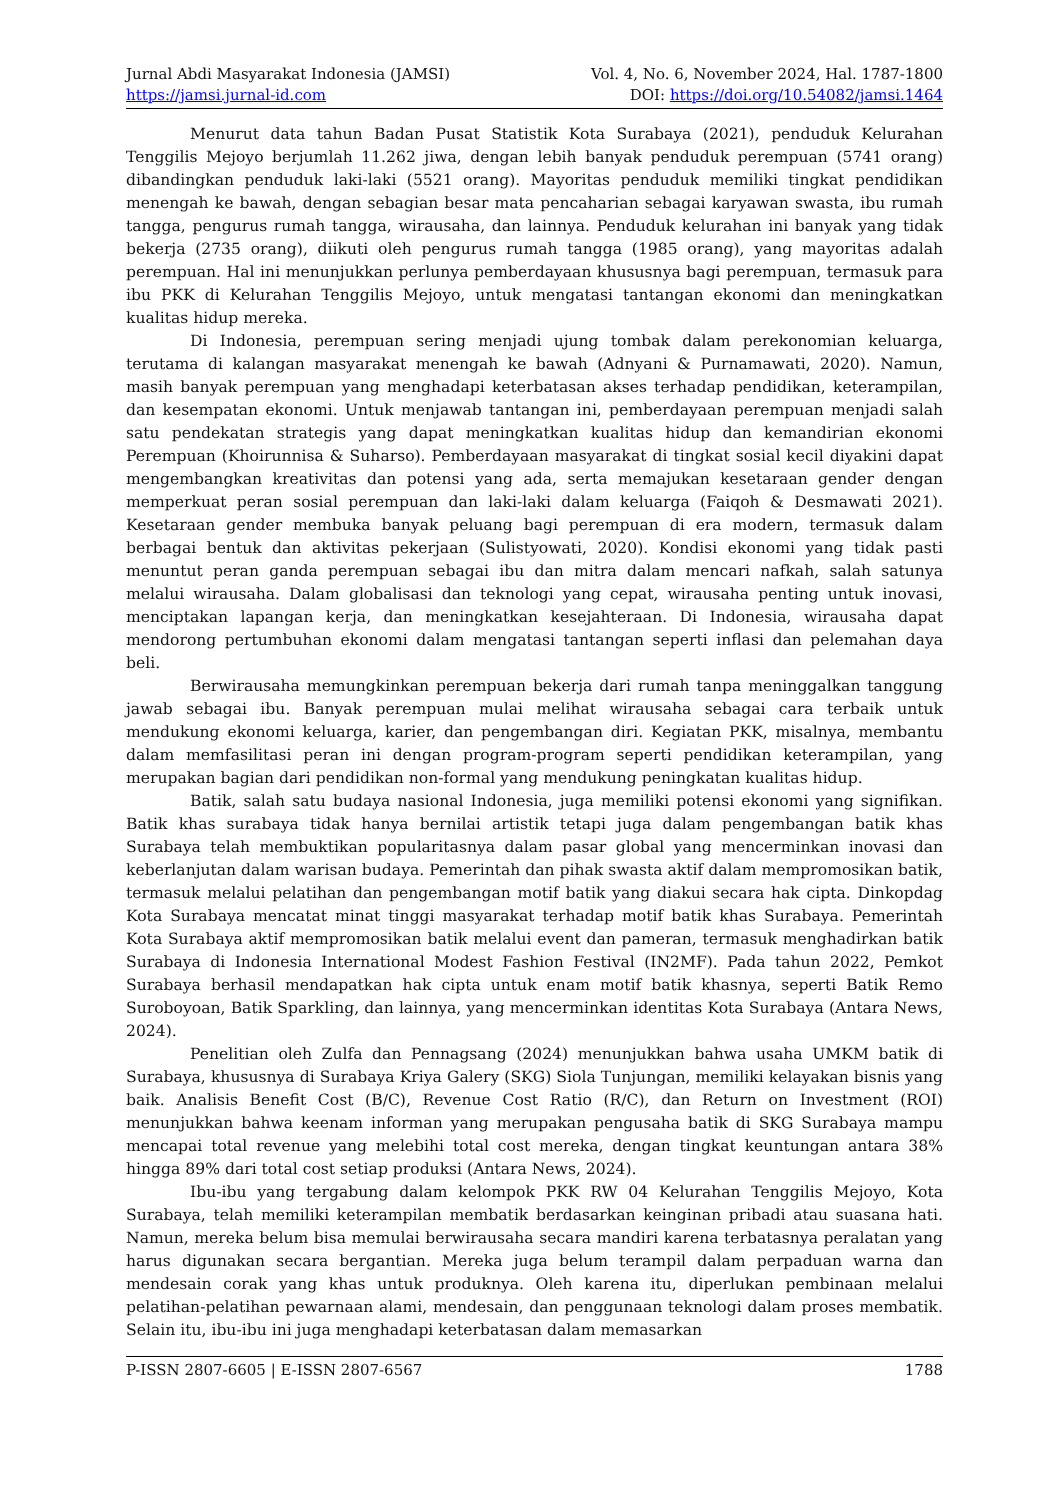Jurnal Abdi Masyarakat Indonesia (JAMSI)
https://jamsi.jurnal-id.com
Vol. 4, No. 6, November 2024, Hal. 1787-1800
DOI: https://doi.org/10.54082/jamsi.1464
Menurut data tahun Badan Pusat Statistik Kota Surabaya (2021), penduduk Kelurahan Tenggilis Mejoyo berjumlah 11.262 jiwa, dengan lebih banyak penduduk perempuan (5741 orang) dibandingkan penduduk laki-laki (5521 orang). Mayoritas penduduk memiliki tingkat pendidikan menengah ke bawah, dengan sebagian besar mata pencaharian sebagai karyawan swasta, ibu rumah tangga, pengurus rumah tangga, wirausaha, dan lainnya. Penduduk kelurahan ini banyak yang tidak bekerja (2735 orang), diikuti oleh pengurus rumah tangga (1985 orang), yang mayoritas adalah perempuan. Hal ini menunjukkan perlunya pemberdayaan khususnya bagi perempuan, termasuk para ibu PKK di Kelurahan Tenggilis Mejoyo, untuk mengatasi tantangan ekonomi dan meningkatkan kualitas hidup mereka.
Di Indonesia, perempuan sering menjadi ujung tombak dalam perekonomian keluarga, terutama di kalangan masyarakat menengah ke bawah (Adnyani & Purnamawati, 2020). Namun, masih banyak perempuan yang menghadapi keterbatasan akses terhadap pendidikan, keterampilan, dan kesempatan ekonomi. Untuk menjawab tantangan ini, pemberdayaan perempuan menjadi salah satu pendekatan strategis yang dapat meningkatkan kualitas hidup dan kemandirian ekonomi Perempuan (Khoirunnisa & Suharso). Pemberdayaan masyarakat di tingkat sosial kecil diyakini dapat mengembangkan kreativitas dan potensi yang ada, serta memajukan kesetaraan gender dengan memperkuat peran sosial perempuan dan laki-laki dalam keluarga (Faiqoh & Desmawati 2021). Kesetaraan gender membuka banyak peluang bagi perempuan di era modern, termasuk dalam berbagai bentuk dan aktivitas pekerjaan (Sulistyowati, 2020). Kondisi ekonomi yang tidak pasti menuntut peran ganda perempuan sebagai ibu dan mitra dalam mencari nafkah, salah satunya melalui wirausaha. Dalam globalisasi dan teknologi yang cepat, wirausaha penting untuk inovasi, menciptakan lapangan kerja, dan meningkatkan kesejahteraan. Di Indonesia, wirausaha dapat mendorong pertumbuhan ekonomi dalam mengatasi tantangan seperti inflasi dan pelemahan daya beli.
Berwirausaha memungkinkan perempuan bekerja dari rumah tanpa meninggalkan tanggung jawab sebagai ibu. Banyak perempuan mulai melihat wirausaha sebagai cara terbaik untuk mendukung ekonomi keluarga, karier, dan pengembangan diri. Kegiatan PKK, misalnya, membantu dalam memfasilitasi peran ini dengan program-program seperti pendidikan keterampilan, yang merupakan bagian dari pendidikan non-formal yang mendukung peningkatan kualitas hidup.
Batik, salah satu budaya nasional Indonesia, juga memiliki potensi ekonomi yang signifikan. Batik khas surabaya tidak hanya bernilai artistik tetapi juga dalam pengembangan batik khas Surabaya telah membuktikan popularitasnya dalam pasar global yang mencerminkan inovasi dan keberlanjutan dalam warisan budaya. Pemerintah dan pihak swasta aktif dalam mempromosikan batik, termasuk melalui pelatihan dan pengembangan motif batik yang diakui secara hak cipta. Dinkopdag Kota Surabaya mencatat minat tinggi masyarakat terhadap motif batik khas Surabaya. Pemerintah Kota Surabaya aktif mempromosikan batik melalui event dan pameran, termasuk menghadirkan batik Surabaya di Indonesia International Modest Fashion Festival (IN2MF). Pada tahun 2022, Pemkot Surabaya berhasil mendapatkan hak cipta untuk enam motif batik khasnya, seperti Batik Remo Suroboyoan, Batik Sparkling, dan lainnya, yang mencerminkan identitas Kota Surabaya (Antara News, 2024).
Penelitian oleh Zulfa dan Pennagsang (2024) menunjukkan bahwa usaha UMKM batik di Surabaya, khususnya di Surabaya Kriya Galery (SKG) Siola Tunjungan, memiliki kelayakan bisnis yang baik. Analisis Benefit Cost (B/C), Revenue Cost Ratio (R/C), dan Return on Investment (ROI) menunjukkan bahwa keenam informan yang merupakan pengusaha batik di SKG Surabaya mampu mencapai total revenue yang melebihi total cost mereka, dengan tingkat keuntungan antara 38% hingga 89% dari total cost setiap produksi (Antara News, 2024).
Ibu-ibu yang tergabung dalam kelompok PKK RW 04 Kelurahan Tenggilis Mejoyo, Kota Surabaya, telah memiliki keterampilan membatik berdasarkan keinginan pribadi atau suasana hati. Namun, mereka belum bisa memulai berwirausaha secara mandiri karena terbatasnya peralatan yang harus digunakan secara bergantian. Mereka juga belum terampil dalam perpaduan warna dan mendesain corak yang khas untuk produknya. Oleh karena itu, diperlukan pembinaan melalui pelatihan-pelatihan pewarnaan alami, mendesain, dan penggunaan teknologi dalam proses membatik. Selain itu, ibu-ibu ini juga menghadapi keterbatasan dalam memasarkan
P-ISSN 2807-6605 | E-ISSN 2807-6567 1788